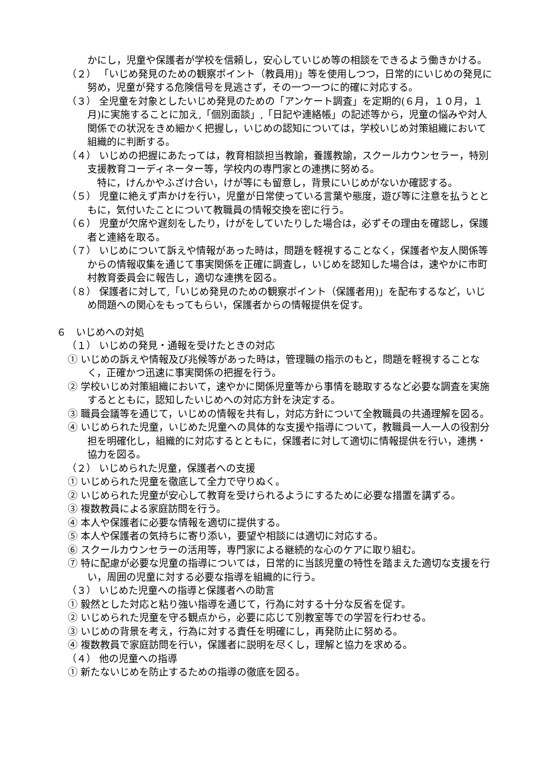かにし，児童や保護者が学校を信頼し，安心していじめ等の相談をできるよう働きかける。
（２） 「いじめ発見のための観察ポイント（教員用)」等を使用しつつ，日常的にいじめの発見に努め，児童が発する危険信号を見逃さず，その一つ一つに的確に対応する。
（３） 全児童を対象としたいじめ発見のための「アンケート調査」を定期的(６月，１０月，１月)に実施することに加え,「個別面談」,「日記や連絡帳」の記述等から，児童の悩みや対人関係での状況をきめ細かく把握し，いじめの認知については，学校いじめ対策組織において組織的に判断する。
（４） いじめの把握にあたっては，教育相談担当教諭，養護教諭，スクールカウンセラー，特別支援教育コーディネーター等，学校内の専門家との連携に努める。
　特に，けんかやふざけ合い，けが等にも留意し，背景にいじめがないか確認する。
（５） 児童に絶えず声かけを行い，児童が日常使っている言葉や態度，遊び等に注意を払うとともに，気付いたことについて教職員の情報交換を密に行う。
（６） 児童が欠席や遅刻をしたり，けがをしていたりした場合は，必ずその理由を確認し，保護者と連絡を取る。
（７） いじめについて訴えや情報があった時は，問題を軽視することなく，保護者や友人関係等からの情報収集を通じて事実関係を正確に調査し，いじめを認知した場合は，速やかに市町村教育委員会に報告し，適切な連携を図る。
（８） 保護者に対して,「いじめ発見のための観察ポイント（保護者用)」を配布するなど，いじめ問題への関心をもってもらい，保護者からの情報提供を促す。
６　いじめへの対処
（１） いじめの発見・通報を受けたときの対応
① いじめの訴えや情報及び兆候等があった時は，管理職の指示のもと，問題を軽視することなく，正確かつ迅速に事実関係の把握を行う。
② 学校いじめ対策組織において，速やかに関係児童等から事情を聴取するなど必要な調査を実施するとともに，認知したいじめへの対応方針を決定する。
③ 職員会議等を通じて，いじめの情報を共有し，対応方針について全教職員の共通理解を図る。
④ いじめられた児童，いじめた児童への具体的な支援や指導について，教職員一人一人の役割分担を明確化し，組織的に対応するとともに，保護者に対して適切に情報提供を行い，連携・協力を図る。
（２） いじめられた児童，保護者への支援
① いじめられた児童を徹底して全力で守りぬく。
② いじめられた児童が安心して教育を受けられるようにするために必要な措置を講ずる。
③ 複数教員による家庭訪問を行う。
④ 本人や保護者に必要な情報を適切に提供する。
⑤ 本人や保護者の気持ちに寄り添い，要望や相談には適切に対応する。
⑥ スクールカウンセラーの活用等，専門家による継続的な心のケアに取り組む。
⑦ 特に配慮が必要な児童の指導については，日常的に当該児童の特性を踏まえた適切な支援を行い，周囲の児童に対する必要な指導を組織的に行う。
（３） いじめた児童への指導と保護者への助言
① 毅然とした対応と粘り強い指導を通じて，行為に対する十分な反省を促す。
② いじめられた児童を守る観点から，必要に応じて別教室等での学習を行わせる。
③ いじめの背景を考え，行為に対する責任を明確にし，再発防止に努める。
④ 複数教員で家庭訪問を行い，保護者に説明を尽くし，理解と協力を求める。
（４） 他の児童への指導
① 新たないじめを防止するための指導の徹底を図る。